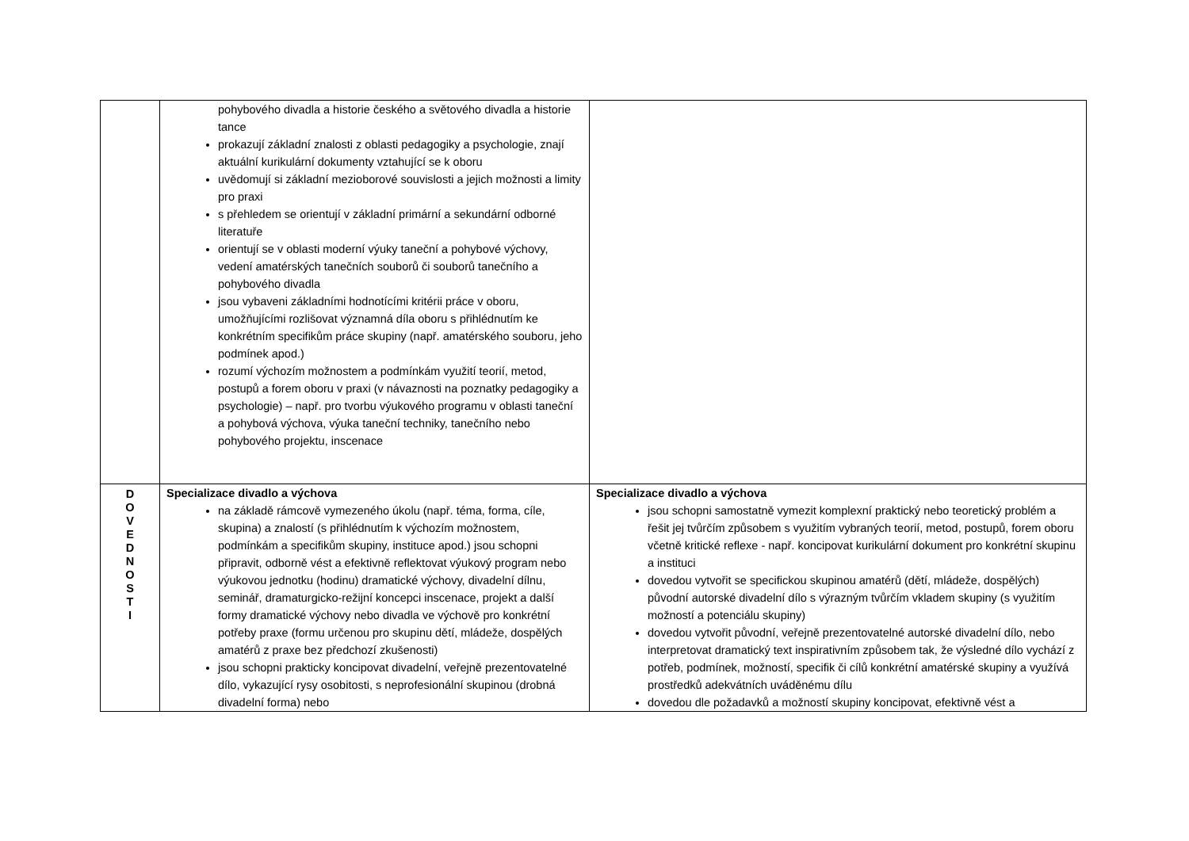| | pohybového divadla a historie českého a světového divadla a historie tance prokazují základní znalosti z oblasti pedagogiky a psychologie, znají aktuální kurikulární dokumenty vztahující se k oboru uvědomují si základní mezioborové souvislosti a jejich možnosti a limity pro praxi s přehledem se orientují v základní primární a sekundární odborné literatuře orientují se v oblasti moderní výuky taneční a pohybové výchovy, vedení amatérských tanečních souborů či souborů tanečního a pohybového divadla jsou vybaveni základními hodnotícími kritérii práce v oboru, umožňujícími rozlišovat významná díla oboru s přihlédnutím ke konkrétním specifikům práce skupiny (např. amatérského souboru, jeho podmínek apod.) rozumí výchozím možnostem a podmínkám využití teorií, metod, postupů a forem oboru v praxi (v návaznosti na poznatky pedagogiky a psychologie) – např. pro tvorbu výukového programu v oblasti taneční a pohybová výchova, výuka taneční techniky, tanečního nebo pohybového projektu, inscenace | |
| D O V E D N O S T I | Specializace divadlo a výchova na základě rámcově vymezeného úkolu (např. téma, forma, cíle, skupina) a znalostí (s přihlédnutím k výchozím možnostem, podmínkám a specifikům skupiny, instituce apod.) jsou schopni připravit, odborně vést a efektivně reflektovat výukový program nebo výukovou jednotku (hodinu) dramatické výchovy, divadelní dílnu, seminář, dramaturgicko-režijní koncepci inscenace, projekt a další formy dramatické výchovy nebo divadla ve výchově pro konkrétní potřeby praxe (formu určenou pro skupinu dětí, mládeže, dospělých amatérů z praxe bez předchozí zkušenosti) jsou schopni prakticky koncipovat divadelní, veřejně prezentovatelné dílo, vykazující rysy osobitosti, s neprofesionální skupinou (drobná divadelní forma) nebo | Specializace divadlo a výchova jsou schopni samostatně vymezit komplexní praktický nebo teoretický problém a řešit jej tvůrčím způsobem s využitím vybraných teorií, metod, postupů, forem oboru včetně kritické reflexe - např. koncipovat kurikulární dokument pro konkrétní skupinu a instituci dovedou vytvořit se specifickou skupinou amatérů (dětí, mládeže, dospělých) původní autorské divadelní dílo s výrazným tvůrčím vkladem skupiny (s využitím možností a potenciálu skupiny) dovedou vytvořit původní, veřejně prezentovatelné autorské divadelní dílo, nebo interpretovat dramatický text inspirativním způsobem tak, že výsledné dílo vychází z potřeb, podmínek, možností, specifik či cílů konkrétní amatérské skupiny a využívá prostředků adekvátních uváděnému dílu dovedou dle požadavků a možností skupiny koncipovat, efektivně vést a |